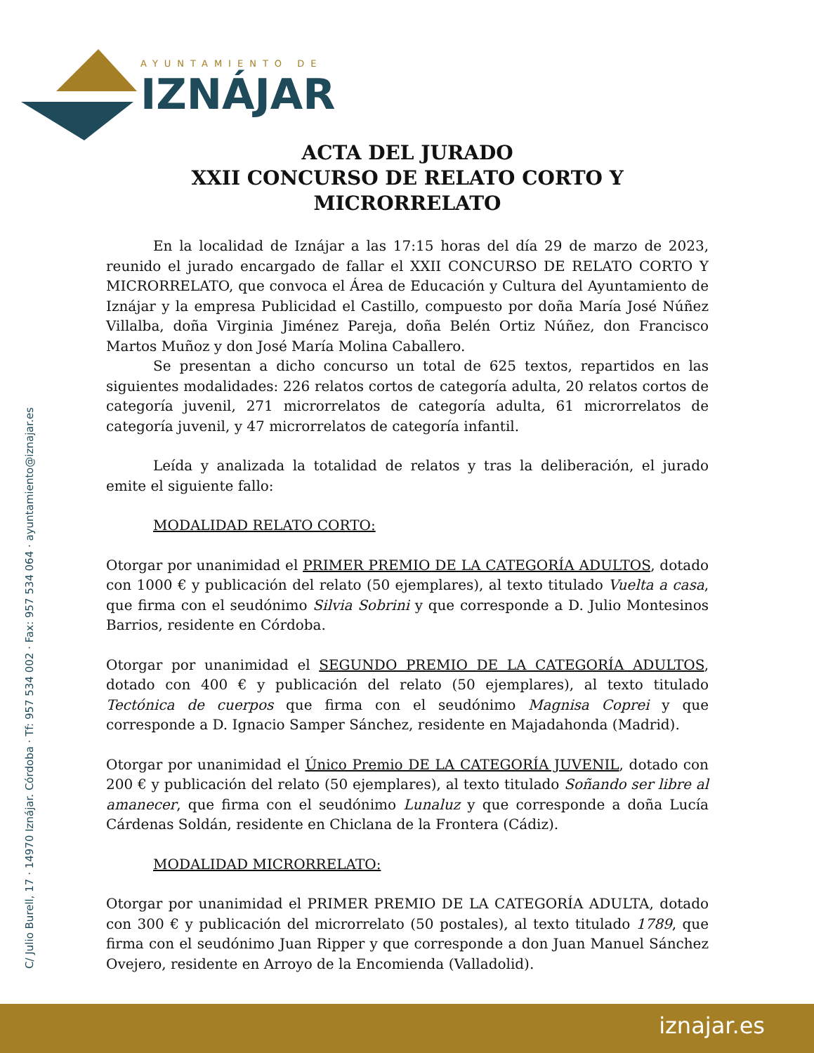AYUNTAMIENTO DE
IZNÁJAR
C/ Julio Burell, 17 · 14970 Iznájar. Córdoba · Tf: 957 534 002 · Fax: 957 534 064 · ayuntamiento@iznajar.es
ACTA DEL JURADO
XXII CONCURSO DE RELATO CORTO Y
MICRORRELATO
En la localidad de Iznájar a las 17:15 horas del día 29 de marzo de 2023, reunido el jurado encargado de fallar el XXII CONCURSO DE RELATO CORTO Y MICRORRELATO, que convoca el Área de Educación y Cultura del Ayuntamiento de Iznájar y la empresa Publicidad el Castillo, compuesto por doña María José Núñez Villalba, doña Virginia Jiménez Pareja, doña Belén Ortiz Núñez, don Francisco Martos Muñoz y don José María Molina Caballero.
Se presentan a dicho concurso un total de 625 textos, repartidos en las siguientes modalidades: 226 relatos cortos de categoría adulta, 20 relatos cortos de categoría juvenil, 271 microrrelatos de categoría adulta, 61 microrrelatos de categoría juvenil, y 47 microrrelatos de categoría infantil.
Leída y analizada la totalidad de relatos y tras la deliberación, el jurado emite el siguiente fallo:
MODALIDAD RELATO CORTO:
Otorgar por unanimidad el PRIMER PREMIO DE LA CATEGORÍA ADULTOS, dotado con 1000 € y publicación del relato (50 ejemplares), al texto titulado Vuelta a casa, que firma con el seudónimo Silvia Sobrini y que corresponde a D. Julio Montesinos Barrios, residente en Córdoba.
Otorgar por unanimidad el SEGUNDO PREMIO DE LA CATEGORÍA ADULTOS, dotado con 400 € y publicación del relato (50 ejemplares), al texto titulado Tectónica de cuerpos que firma con el seudónimo Magnisa Coprei y que corresponde a D. Ignacio Samper Sánchez, residente en Majadahonda (Madrid).
Otorgar por unanimidad el Único Premio DE LA CATEGORÍA JUVENIL, dotado con 200 € y publicación del relato (50 ejemplares), al texto titulado Soñando ser libre al amanecer, que firma con el seudónimo Lunaluz y que corresponde a doña Lucía Cárdenas Soldán, residente en Chiclana de la Frontera (Cádiz).
MODALIDAD MICRORRELATO:
Otorgar por unanimidad el PRIMER PREMIO DE LA CATEGORÍA ADULTA, dotado con 300 € y publicación del microrrelato (50 postales), al texto titulado 1789, que firma con el seudónimo Juan Ripper y que corresponde a don Juan Manuel Sánchez Ovejero, residente en Arroyo de la Encomienda (Valladolid).
iznajar.es